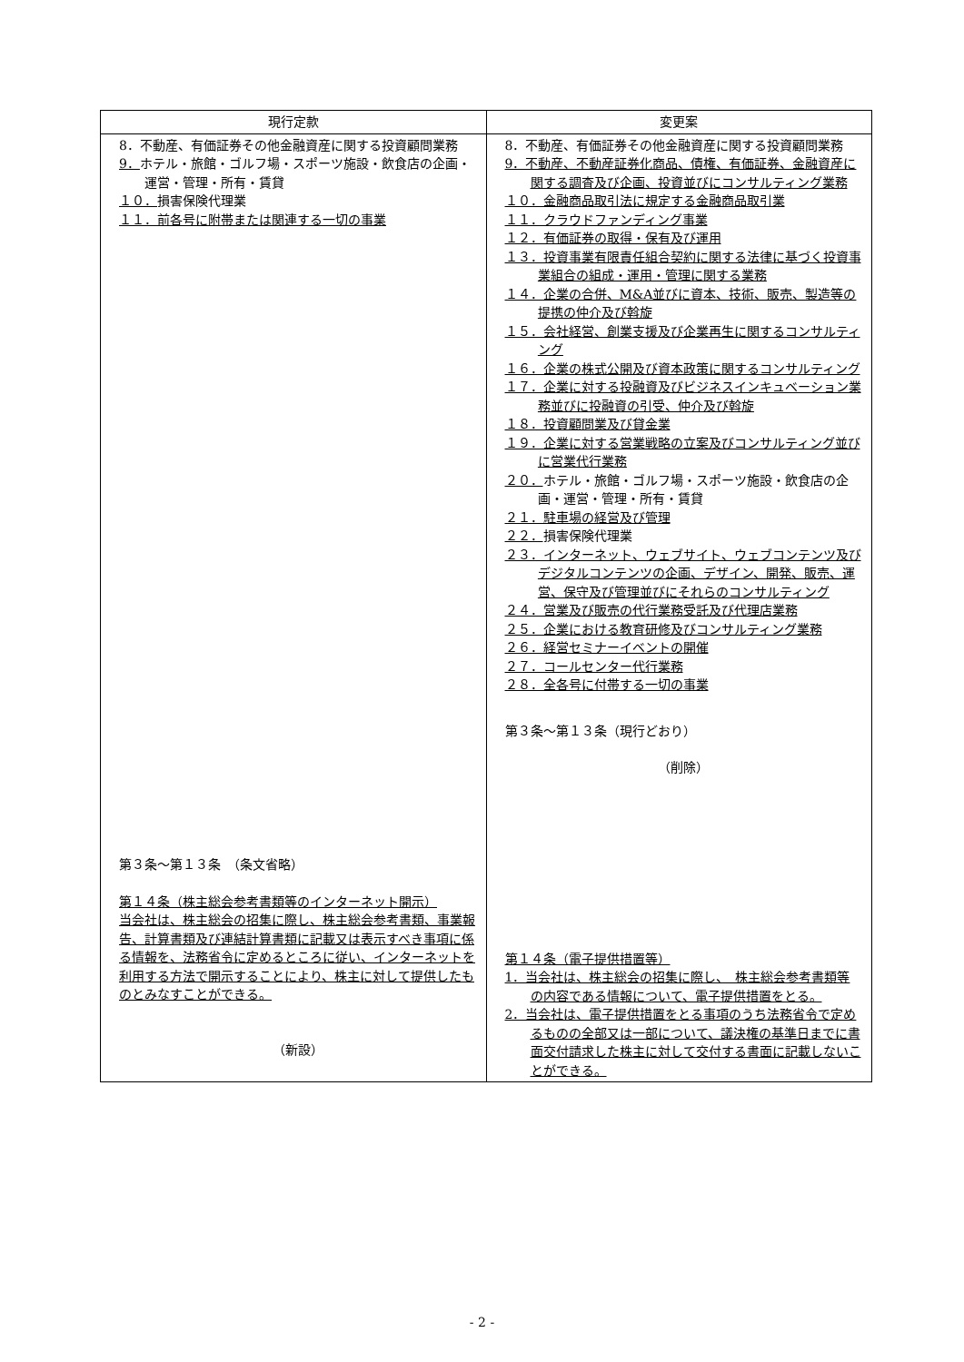| 現行定款 | 変更案 |
| --- | --- |
| 8．不動産、有価証券その他金融資産に関する投資顧問業務 9． ホテル・旅館・ゴルフ場・スポーツ施設・飲食店の企画・運営・管理・所有・賃貸 １０． 損害保険代理業 １１．前各号に附帯または関連する一切の事業 第３条～第１３条 （条文省略） 第１４条（株主総会参考書類等のインターネット開示） 当会社は、株主総会の招集に際し、株主総会参考書類、事業報告、計算書類及び連結計算書類に記載又は表示すべき事項に係る情報を、法務省令に定めるところに従い、インターネットを利用する方法で開示することにより、株主に対して提供したものとみなすことができる。 （新設） | 8．不動産、有価証券その他金融資産に関する投資顧問業務 9．不動産、不動産証券化商品、債権、有価証券、金融資産に関する調査及び企画、投資並びにコンサルティング業務 １０．金融商品取引法に規定する金融商品取引業 １１．クラウドファンディング事業 １２．有価証券の取得・保有及び運用 １３．投資事業有限責任組合契約に関する法律に基づく投資事業組合の組成・運用・管理に関する業務 １４．企業の合併、M&A並びに資本、技術、販売、製造等の提携の仲介及び斡旋 １５．会社経営、創業支援及び企業再生に関するコンサルティング １６．企業の株式公開及び資本政策に関するコンサルティング １７．企業に対する投融資及びビジネスインキュベーション業務並びに投融資の引受、仲介及び斡旋 １８．投資顧問業及び貸金業 １９．企業に対する営業戦略の立案及びコンサルティング並びに営業代行業務 ２０． ホテル・旅館・ゴルフ場・スポーツ施設・飲食店の企画・運営・管理・所有・賃貸 ２１．駐車場の経営及び管理 ２２． 損害保険代理業 ２３．インターネット、ウェブサイト、ウェブコンテンツ及びデジタルコンテンツの企画、デザイン、開発、販売、運営、保守及び管理並びにそれらのコンサルティング ２４．営業及び販売の代行業務受託及び代理店業務 ２５．企業における教育研修及びコンサルティング業務 ２６．経営セミナーイベントの開催 ２７．コールセンター代行業務 ２８．全各号に付帯する一切の事業 第３条～第１３条（現行どおり） （削除） 第１４条（電子提供措置等） 1．当会社は、株主総会の招集に際し、 株主総会参考書類等の内容である情報について、電子提供措置をとる。 2．当会社は、電子提供措置をとる事項のうち法務省令で定めるものの全部又は一部について、議決権の基準日までに書面交付請求した株主に対して交付する書面に記載しないことができる。 |
- 2 -